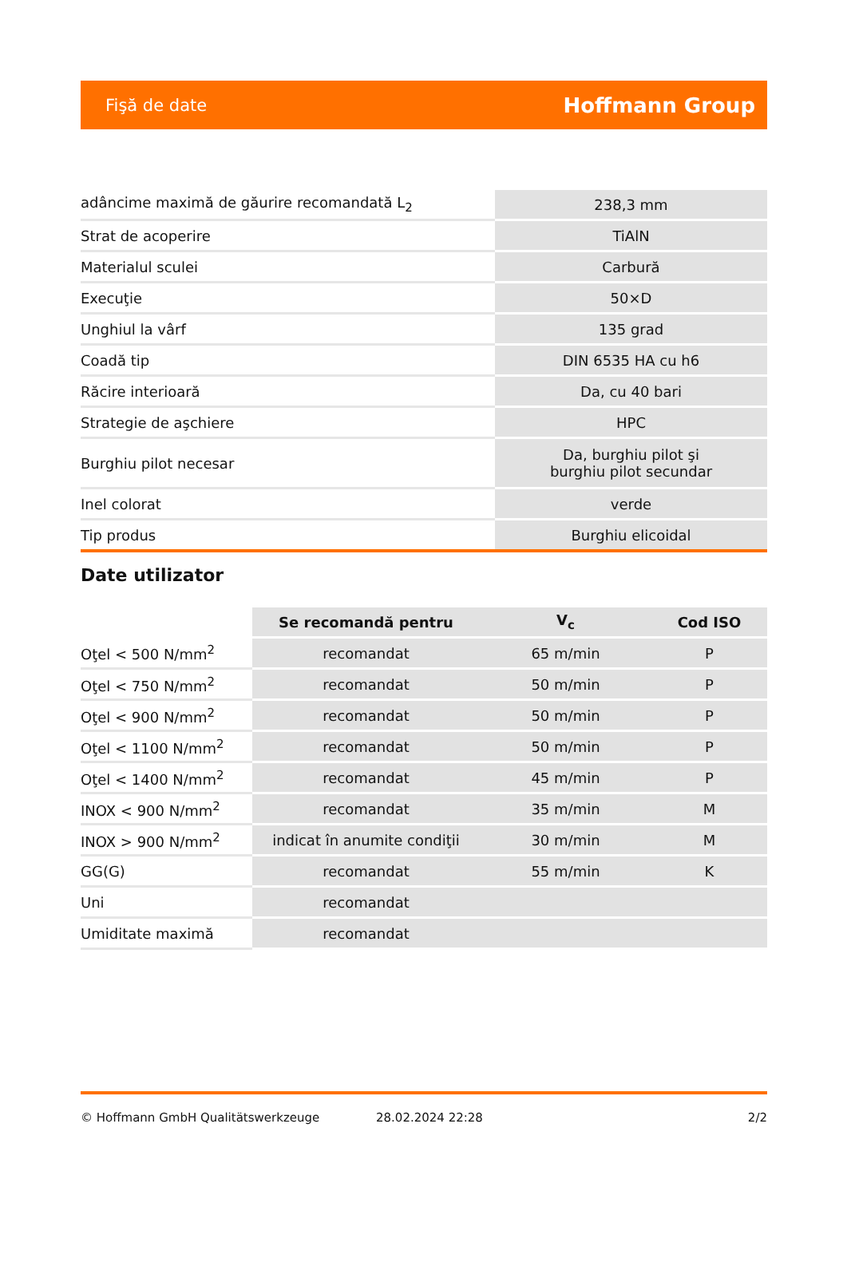Fişă de date Hoffmann Group
| adâncime maximă de găurire recomandată L<sub>2</sub> | 238,3 mm |
| Strat de acoperire | TiAlN |
| Materialul sculei | Carbură |
| Execuţie | 50×D |
| Unghiul la vârf | 135 grad |
| Coadă tip | DIN 6535 HA cu h6 |
| Răcire interioară | Da, cu 40 bari |
| Strategie de aşchiere | HPC |
| Burghiu pilot necesar | Da, burghiu pilot şi burghiu pilot secundar |
| Inel colorat | verde |
| Tip produs | Burghiu elicoidal |
Date utilizator
| | Se recomandă pentru | V<sub>c</sub> | Cod ISO |
| --- | --- | --- | --- |
| Oţel < 500 N/mm<sup>2</sup> | recomandat | 65 m/min | P |
| Oţel < 750 N/mm<sup>2</sup> | recomandat | 50 m/min | P |
| Oţel < 900 N/mm<sup>2</sup> | recomandat | 50 m/min | P |
| Oţel < 1100 N/mm<sup>2</sup> | recomandat | 50 m/min | P |
| Oţel < 1400 N/mm<sup>2</sup> | recomandat | 45 m/min | P |
| INOX < 900 N/mm<sup>2</sup> | recomandat | 35 m/min | M |
| INOX > 900 N/mm<sup>2</sup> | indicat în anumite condiţii | 30 m/min | M |
| GG(G) | recomandat | 55 m/min | K |
| Uni | recomandat | | |
| Umiditate maximă | recomandat | | |
© Hoffmann GmbH Qualitätswerkzeuge 28.02.2024 22:28 2/2